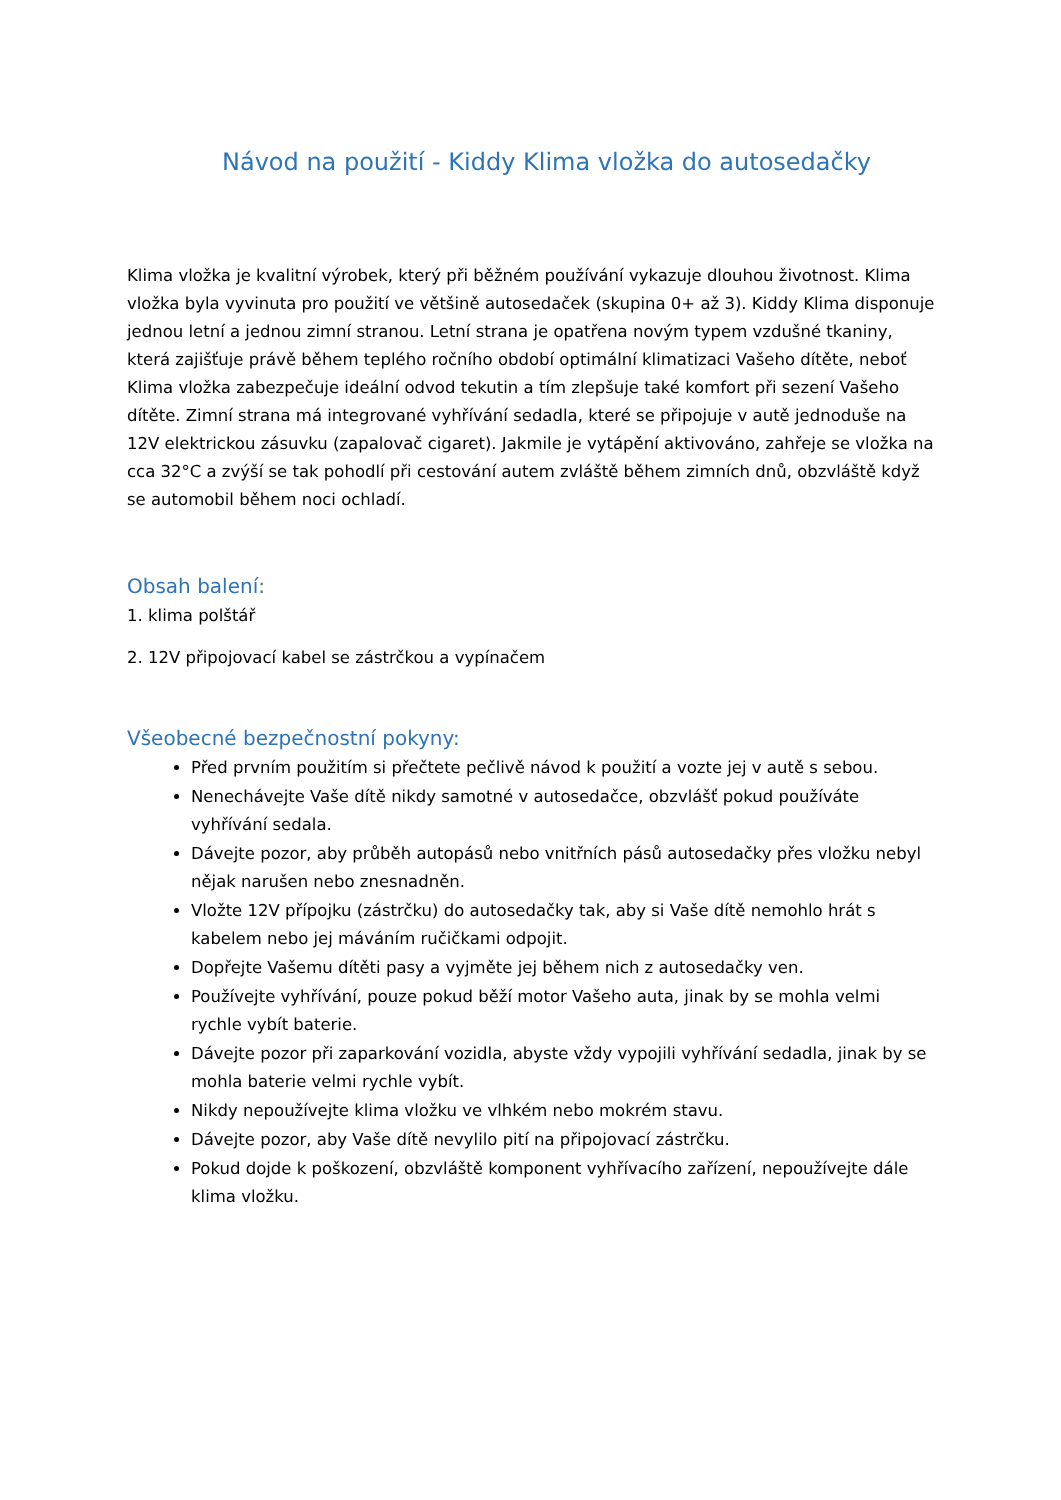Návod na použití - Kiddy Klima vložka do autosedačky
Klima vložka je kvalitní výrobek, který při běžném používání vykazuje dlouhou životnost. Klima vložka byla vyvinuta pro použití ve většině autosedaček (skupina 0+ až 3). Kiddy Klima disponuje jednou letní a jednou zimní stranou. Letní strana je opatřena novým typem vzdušné tkaniny, která zajišťuje právě během teplého ročního období optimální klimatizaci Vašeho dítěte, neboť Klima vložka zabezpečuje ideální odvod tekutin a tím zlepšuje také komfort při sezení Vašeho dítěte. Zimní strana má integrované vyhřívání sedadla, které se připojuje v autě jednoduše na 12V elektrickou zásuvku (zapalovač cigaret). Jakmile je vytápění aktivováno, zahřeje se vložka na cca 32°C a zvýší se tak pohodlí při cestování autem zvláště během zimních dnů, obzvláště když se automobil během noci ochladí.
Obsah balení:
1. klima polštář
2. 12V připojovací kabel se zástrčkou a vypínačem
Všeobecné bezpečnostní pokyny:
Před prvním použitím si přečtete pečlivě návod k použití a vozte jej v autě s sebou.
Nenechávejte Vaše dítě nikdy samotné v autosedačce, obzvlášť pokud používáte vyhřívání sedala.
Dávejte pozor, aby průběh autopásů nebo vnitřních pásů autosedačky přes vložku nebyl nějak narušen nebo znesnadněn.
Vložte 12V přípojku (zástrčku) do autosedačky tak, aby si Vaše dítě nemohlo hrát s kabelem nebo jej máváním ručičkami odpojit.
Dopřejte Vašemu dítěti pasy a vyjměte jej během nich z autosedačky ven.
Používejte vyhřívání, pouze pokud běží motor Vašeho auta, jinak by se mohla velmi rychle vybít baterie.
Dávejte pozor při zaparkování vozidla, abyste vždy vypojili vyhřívání sedadla, jinak by se mohla baterie velmi rychle vybít.
Nikdy nepoužívejte klima vložku ve vlhkém nebo mokrém stavu.
Dávejte pozor, aby Vaše dítě nevylilo pití na připojovací zástrčku.
Pokud dojde k poškození, obzvláště komponent vyhřívacího zařízení, nepoužívejte dále klima vložku.